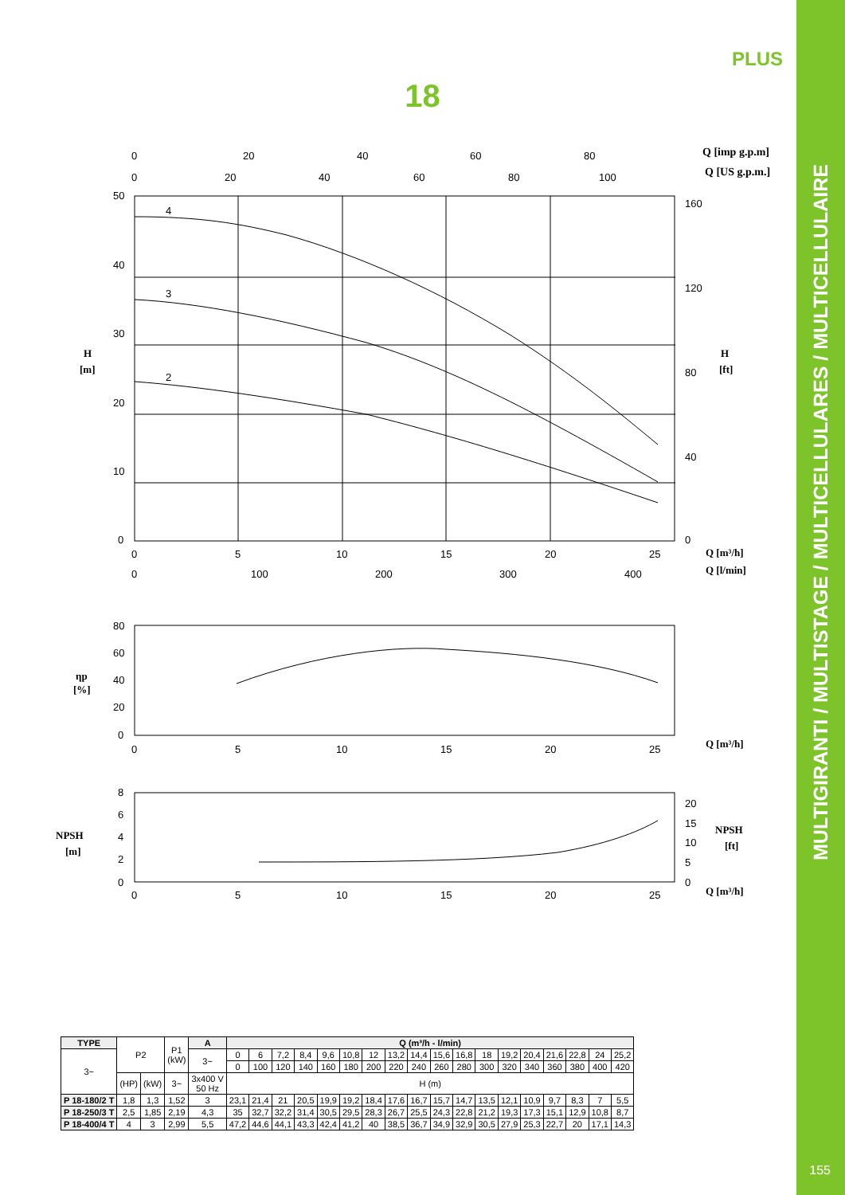MULTIGIRANTI / MULTISTAGE / MULTICELLULARES / MULTICELLULAIRE
PLUS
18
0
20
40
60
80
0
20
40
60
80
100
Q [imp g.p.m]
Q [US g.p.m.]
50
40
30
20
10
0
160
120
80
40
0
H
[m]
H
[ft]
4
3
2
0
5
10
15
20
25
0
100
200
300
400
Q [m³/h]
Q [l/min]
80
60
40
20
0
ηp
[%]
0
5
10
15
20
25
Q [m³/h]
8
6
4
2
0
20
15
10
5
0
NPSH
[m]
NPSH
[ft]
0
5
10
15
20
25
Q [m³/h]
| TYPE | P2 | | P1 (kW) | A | Q (m³/h - l/min) | | | | | | | | | | | | | | | | | |
| 3~ | | | | 3~ | 0 | 6 | 7,2 | 8,4 | 9,6 | 10,8 | 12 | 13,2 | 14,4 | 15,6 | 16,8 | 18 | 19,2 | 20,4 | 21,6 | 22,8 | 24 | 25,2 |
| | | | | | 0 | 100 | 120 | 140 | 160 | 180 | 200 | 220 | 240 | 260 | 280 | 300 | 320 | 340 | 360 | 380 | 400 | 420 |
| | (HP) | (kW) | 3~ | 3x400 V 50 Hz | H (m) | | | | | | | | | | | | | | | | | |
| P 18-180/2 T | 1,8 | 1,3 | 1,52 | 3 | 23,1 | 21,4 | 21 | 20,5 | 19,9 | 19,2 | 18,4 | 17,6 | 16,7 | 15,7 | 14,7 | 13,5 | 12,1 | 10,9 | 9,7 | 8,3 | 7 | 5,5 |
| P 18-250/3 T | 2,5 | 1,85 | 2,19 | 4,3 | 35 | 32,7 | 32,2 | 31,4 | 30,5 | 29,5 | 28,3 | 26,7 | 25,5 | 24,3 | 22,8 | 21,2 | 19,3 | 17,3 | 15,1 | 12,9 | 10,8 | 8,7 |
| P 18-400/4 T | 4 | 3 | 2,99 | 5,5 | 47,2 | 44,6 | 44,1 | 43,3 | 42,4 | 41,2 | 40 | 38,5 | 36,7 | 34,9 | 32,9 | 30,5 | 27,9 | 25,3 | 22,7 | 20 | 17,1 | 14,3 |
155